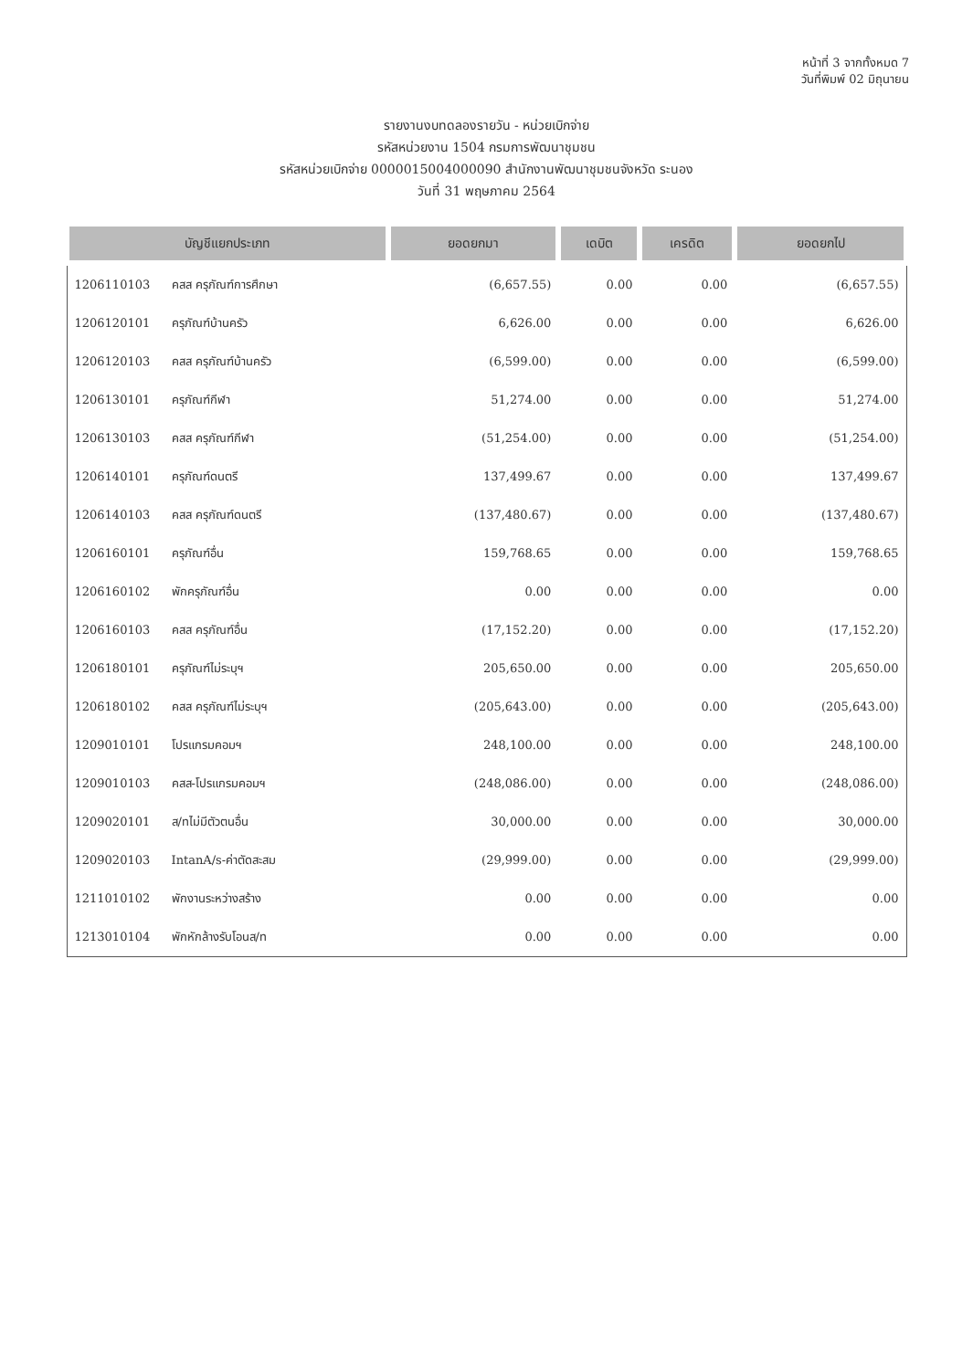หน้าที่ 3 จากทั้งหมด 7
วันที่พิมพ์ 02 มิถุนายน
รายงานงบทดลองรายวัน - หน่วยเบิกจ่าย
รหัสหน่วยงาน 1504 กรมการพัฒนาชุมชน
รหัสหน่วยเบิกจ่าย 0000015004000090 สำนักงานพัฒนาชุมชนจังหวัด ระนอง
วันที่ 31 พฤษภาคม 2564
| บัญชีแยกประเภท | | ยอดยกมา | เดบิต | เครดิต | ยอดยกไป |
| --- | --- | --- | --- | --- | --- |
| 1206110103 | คสส ครุภัณฑ์การศึกษา | (6,657.55) | 0.00 | 0.00 | (6,657.55) |
| 1206120101 | ครุภัณฑ์บ้านครัว | 6,626.00 | 0.00 | 0.00 | 6,626.00 |
| 1206120103 | คสส ครุภัณฑ์บ้านครัว | (6,599.00) | 0.00 | 0.00 | (6,599.00) |
| 1206130101 | ครุภัณฑ์กีฬา | 51,274.00 | 0.00 | 0.00 | 51,274.00 |
| 1206130103 | คสส ครุภัณฑ์กีฬา | (51,254.00) | 0.00 | 0.00 | (51,254.00) |
| 1206140101 | ครุภัณฑ์ดนตรี | 137,499.67 | 0.00 | 0.00 | 137,499.67 |
| 1206140103 | คสส ครุภัณฑ์ดนตรี | (137,480.67) | 0.00 | 0.00 | (137,480.67) |
| 1206160101 | ครุภัณฑ์อื่น | 159,768.65 | 0.00 | 0.00 | 159,768.65 |
| 1206160102 | พักครุภัณฑ์อื่น | 0.00 | 0.00 | 0.00 | 0.00 |
| 1206160103 | คสส ครุภัณฑ์อื่น | (17,152.20) | 0.00 | 0.00 | (17,152.20) |
| 1206180101 | ครุภัณฑ์ไม่ระบุฯ | 205,650.00 | 0.00 | 0.00 | 205,650.00 |
| 1206180102 | คสส ครุภัณฑ์ไม่ระบุฯ | (205,643.00) | 0.00 | 0.00 | (205,643.00) |
| 1209010101 | โปรแกรมคอมฯ | 248,100.00 | 0.00 | 0.00 | 248,100.00 |
| 1209010103 | คสส-โปรแกรมคอมฯ | (248,086.00) | 0.00 | 0.00 | (248,086.00) |
| 1209020101 | ส/ทไม่มีตัวตนอื่น | 30,000.00 | 0.00 | 0.00 | 30,000.00 |
| 1209020103 | IntanA/s-ค่าตัดสะสม | (29,999.00) | 0.00 | 0.00 | (29,999.00) |
| 1211010102 | พักงานระหว่างสร้าง | 0.00 | 0.00 | 0.00 | 0.00 |
| 1213010104 | พักหักล้างรับโอนส/ท | 0.00 | 0.00 | 0.00 | 0.00 |